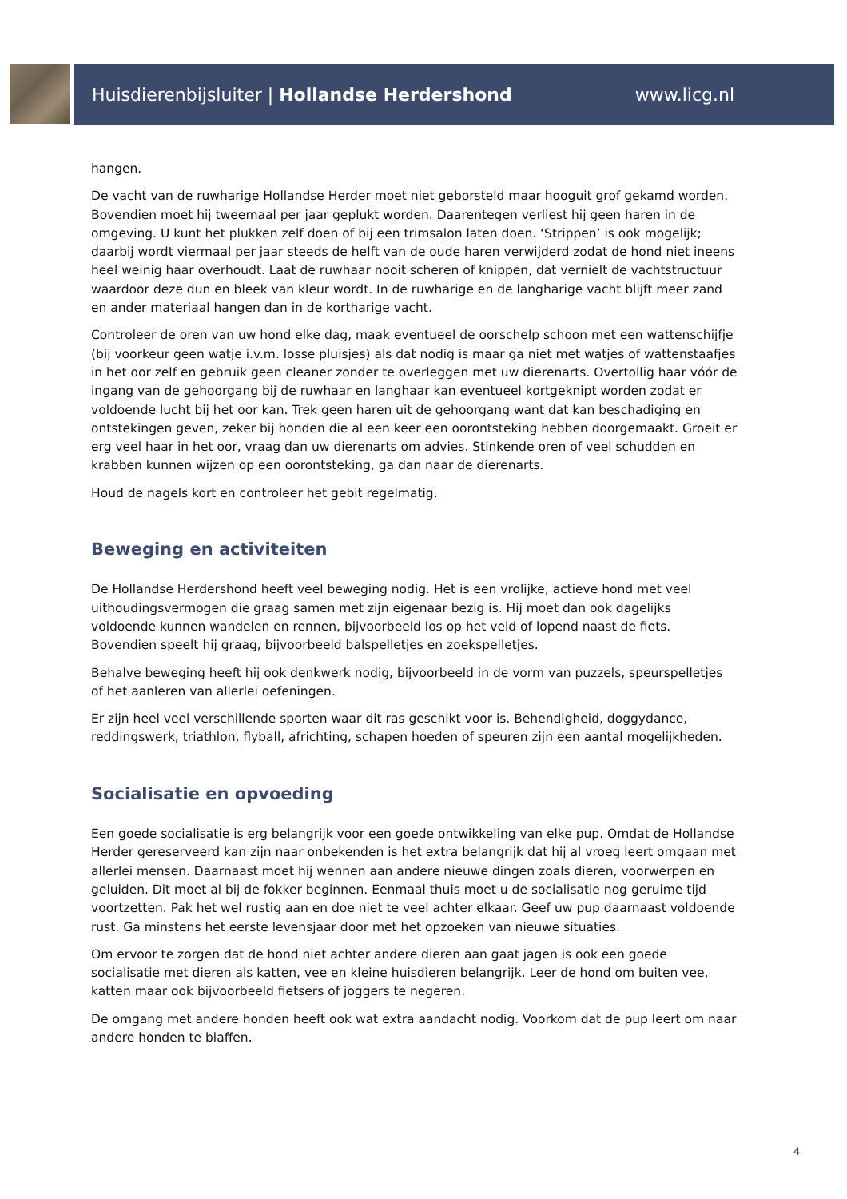Huisdierenbijsluiter | Hollandse Herdershond www.licg.nl
hangen.
De vacht van de ruwharige Hollandse Herder moet niet geborsteld maar hooguit grof gekamd worden. Bovendien moet hij tweemaal per jaar geplukt worden. Daarentegen verliest hij geen haren in de omgeving. U kunt het plukken zelf doen of bij een trimsalon laten doen. ‘Strippen’ is ook mogelijk; daarbij wordt viermaal per jaar steeds de helft van de oude haren verwijderd zodat de hond niet ineens heel weinig haar overhoudt. Laat de ruwhaar nooit scheren of knippen, dat vernielt de vachtstructuur waardoor deze dun en bleek van kleur wordt. In de ruwharige en de langharige vacht blijft meer zand en ander materiaal hangen dan in de kortharige vacht.
Controleer de oren van uw hond elke dag, maak eventueel de oorschelp schoon met een wattenschijfje (bij voorkeur geen watje i.v.m. losse pluisjes) als dat nodig is maar ga niet met watjes of wattenstaafjes in het oor zelf en gebruik geen cleaner zonder te overleggen met uw dierenarts. Overtollig haar vóór de ingang van de gehoorgang bij de ruwhaar en langhaar kan eventueel kortgeknipt worden zodat er voldoende lucht bij het oor kan. Trek geen haren uit de gehoorgang want dat kan beschadiging en ontstekingen geven, zeker bij honden die al een keer een oorontsteking hebben doorgemaakt. Groeit er erg veel haar in het oor, vraag dan uw dierenarts om advies. Stinkende oren of veel schudden en krabben kunnen wijzen op een oorontsteking, ga dan naar de dierenarts.
Houd de nagels kort en controleer het gebit regelmatig.
Beweging en activiteiten
De Hollandse Herdershond heeft veel beweging nodig. Het is een vrolijke, actieve hond met veel uithoudingsvermogen die graag samen met zijn eigenaar bezig is. Hij moet dan ook dagelijks voldoende kunnen wandelen en rennen, bijvoorbeeld los op het veld of lopend naast de fiets. Bovendien speelt hij graag, bijvoorbeeld balspelletjes en zoekspelletjes.
Behalve beweging heeft hij ook denkwerk nodig, bijvoorbeeld in de vorm van puzzels, speurspelletjes of het aanleren van allerlei oefeningen.
Er zijn heel veel verschillende sporten waar dit ras geschikt voor is. Behendigheid, doggydance, reddingswerk, triathlon, flyball, africhting, schapen hoeden of speuren zijn een aantal mogelijkheden.
Socialisatie en opvoeding
Een goede socialisatie is erg belangrijk voor een goede ontwikkeling van elke pup. Omdat de Hollandse Herder gereserveerd kan zijn naar onbekenden is het extra belangrijk dat hij al vroeg leert omgaan met allerlei mensen. Daarnaast moet hij wennen aan andere nieuwe dingen zoals dieren, voorwerpen en geluiden. Dit moet al bij de fokker beginnen. Eenmaal thuis moet u de socialisatie nog geruime tijd voortzetten. Pak het wel rustig aan en doe niet te veel achter elkaar. Geef uw pup daarnaast voldoende rust. Ga minstens het eerste levensjaar door met het opzoeken van nieuwe situaties.
Om ervoor te zorgen dat de hond niet achter andere dieren aan gaat jagen is ook een goede socialisatie met dieren als katten, vee en kleine huisdieren belangrijk. Leer de hond om buiten vee, katten maar ook bijvoorbeeld fietsers of joggers te negeren.
De omgang met andere honden heeft ook wat extra aandacht nodig. Voorkom dat de pup leert om naar andere honden te blaffen.
4